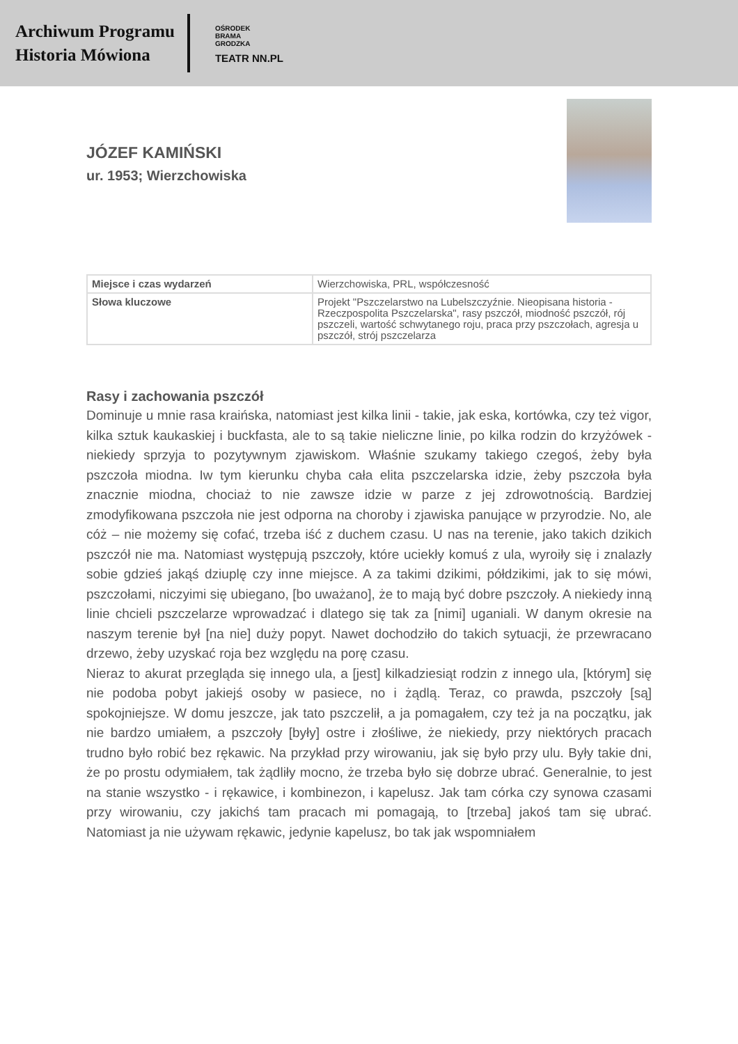Archiwum Programu
Historia Mówiona
OŚRODEK
BRAMA
GRODZKA
TEATR NN.PL
JÓZEF KAMIŃSKI
ur. 1953; Wierzchowiska
| Miejsce i czas wydarzeń | Wierzchowiska, PRL, współczesność |
| Słowa kluczowe | Projekt "Pszczelarstwo na Lubelszczyźnie. Nieopisana historia - Rzeczpospolita Pszczelarska", rasy pszczół, miodność pszczół, rój pszczeli, wartość schwytanego roju, praca przy pszczołach, agresja u pszczół, strój pszczelarza |
Rasy i zachowania pszczół
Dominuje u mnie rasa kraińska, natomiast jest kilka linii - takie, jak eska, kortówka, czy też vigor, kilka sztuk kaukaskiej i buckfasta, ale to są takie nieliczne linie, po kilka rodzin do krzyżówek - niekiedy sprzyja to pozytywnym zjawiskom. Właśnie szukamy takiego czegoś, żeby była pszczoła miodna. Iw tym kierunku chyba cała elita pszczelarska idzie, żeby pszczoła była znacznie miodna, chociaż to nie zawsze idzie w parze z jej zdrowotnością. Bardziej zmodyfikowana pszczoła nie jest odporna na choroby i zjawiska panujące w przyrodzie. No, ale cóż – nie możemy się cofać, trzeba iść z duchem czasu. U nas na terenie, jako takich dzikich pszczół nie ma. Natomiast występują pszczoły, które uciekły komuś z ula, wyroiły się i znalazły sobie gdzieś jakąś dziuplę czy inne miejsce. A za takimi dzikimi, półdzikimi, jak to się mówi, pszczołami, niczyimi się ubiegano, [bo uważano], że to mają być dobre pszczoły. A niekiedy inną linie chcieli pszczelarze wprowadzać i dlatego się tak za [nimi] uganiali. W danym okresie na naszym terenie był [na nie] duży popyt. Nawet dochodziło do takich sytuacji, że przewracano drzewo, żeby uzyskać roja bez względu na porę czasu.
Nieraz to akurat przegląda się innego ula, a [jest] kilkadziesiąt rodzin z innego ula, [którym] się nie podoba pobyt jakiejś osoby w pasiece, no i żądlą. Teraz, co prawda, pszczoły [są] spokojniejsze. W domu jeszcze, jak tato pszczelił, a ja pomagałem, czy też ja na początku, jak nie bardzo umiałem, a pszczoły [były] ostre i złośliwe, że niekiedy, przy niektórych pracach trudno było robić bez rękawic. Na przykład przy wirowaniu, jak się było przy ulu. Były takie dni, że po prostu odymiałem, tak żądliły mocno, że trzeba było się dobrze ubrać. Generalnie, to jest na stanie wszystko - i rękawice, i kombinezon, i kapelusz. Jak tam córka czy synowa czasami przy wirowaniu, czy jakichś tam pracach mi pomagają, to [trzeba] jakoś tam się ubrać. Natomiast ja nie używam rękawic, jedynie kapelusz, bo tak jak wspomniałem